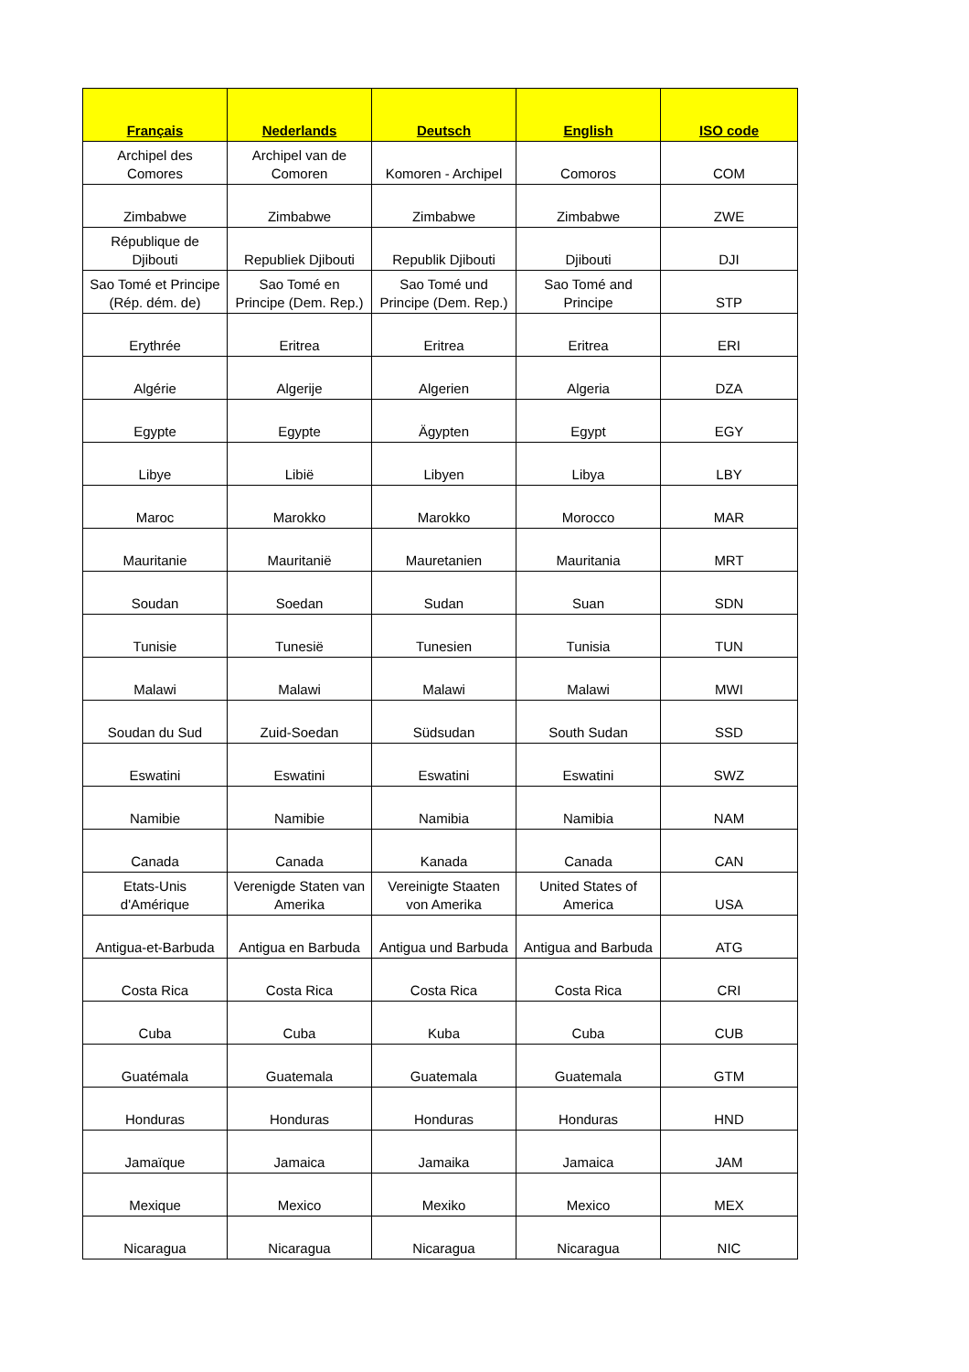| Français | Nederlands | Deutsch | English | ISO code |
| --- | --- | --- | --- | --- |
| Archipel des Comores | Archipel van de Comoren | Komoren - Archipel | Comoros | COM |
| Zimbabwe | Zimbabwe | Zimbabwe | Zimbabwe | ZWE |
| République de Djibouti | Republiek Djibouti | Republik Djibouti | Djibouti | DJI |
| Sao Tomé et Principe (Rép. dém. de) | Sao Tomé en Principe (Dem. Rep.) | Sao Tomé und Principe (Dem. Rep.) | Sao Tomé and Principe | STP |
| Erythrée | Eritrea | Eritrea | Eritrea | ERI |
| Algérie | Algerije | Algerien | Algeria | DZA |
| Egypte | Egypte | Ägypten | Egypt | EGY |
| Libye | Libië | Libyen | Libya | LBY |
| Maroc | Marokko | Marokko | Morocco | MAR |
| Mauritanie | Mauritanië | Mauretanien | Mauritania | MRT |
| Soudan | Soedan | Sudan | Suan | SDN |
| Tunisie | Tunesië | Tunesien | Tunisia | TUN |
| Malawi | Malawi | Malawi | Malawi | MWI |
| Soudan du Sud | Zuid-Soedan | Südsudan | South Sudan | SSD |
| Eswatini | Eswatini | Eswatini | Eswatini | SWZ |
| Namibie | Namibie | Namibia | Namibia | NAM |
| Canada | Canada | Kanada | Canada | CAN |
| Etats-Unis d'Amérique | Verenigde Staten van Amerika | Vereinigte Staaten von Amerika | United States of America | USA |
| Antigua-et-Barbuda | Antigua en Barbuda | Antigua und Barbuda | Antigua and Barbuda | ATG |
| Costa Rica | Costa Rica | Costa Rica | Costa Rica | CRI |
| Cuba | Cuba | Kuba | Cuba | CUB |
| Guatémala | Guatemala | Guatemala | Guatemala | GTM |
| Honduras | Honduras | Honduras | Honduras | HND |
| Jamaïque | Jamaica | Jamaika | Jamaica | JAM |
| Mexique | Mexico | Mexiko | Mexico | MEX |
| Nicaragua | Nicaragua | Nicaragua | Nicaragua | NIC |